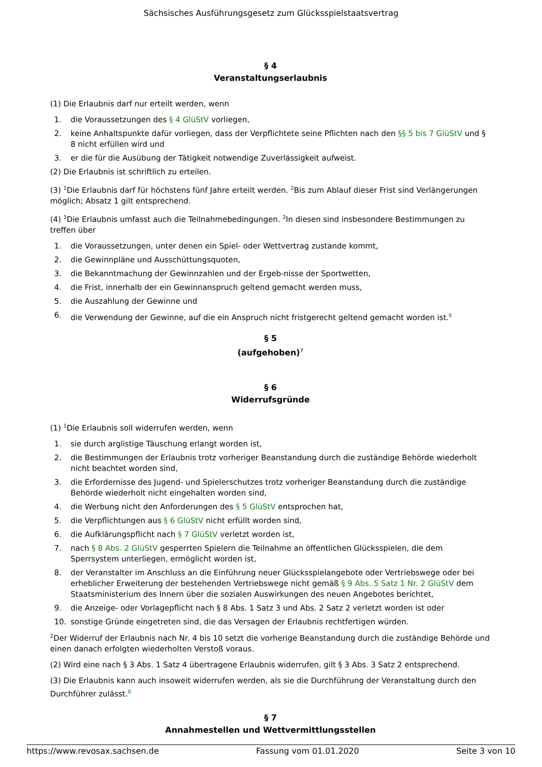Sächsisches Ausführungsgesetz zum Glücksspielstaatsvertrag
§ 4
Veranstaltungserlaubnis
(1) Die Erlaubnis darf nur erteilt werden, wenn
1. die Voraussetzungen des § 4 GlüStV vorliegen,
2. keine Anhaltspunkte dafür vorliegen, dass der Verpflichtete seine Pflichten nach den §§ 5 bis 7 GlüStV und § 8 nicht erfüllen wird und
3. er die für die Ausübung der Tätigkeit notwendige Zuverlässigkeit aufweist.
(2) Die Erlaubnis ist schriftlich zu erteilen.
(3) <sup>1</sup>Die Erlaubnis darf für höchstens fünf Jahre erteilt werden. <sup>2</sup>Bis zum Ablauf dieser Frist sind Verlängerungen möglich; Absatz 1 gilt entsprechend.
(4) <sup>1</sup>Die Erlaubnis umfasst auch die Teilnahmebedingungen. <sup>2</sup>In diesen sind insbesondere Bestimmungen zu treffen über
1. die Voraussetzungen, unter denen ein Spiel- oder Wettvertrag zustande kommt,
2. die Gewinnpläne und Ausschüttungsquoten,
3. die Bekanntmachung der Gewinnzahlen und der Ergeb-nisse der Sportwetten,
4. die Frist, innerhalb der ein Gewinnanspruch geltend gemacht werden muss,
5. die Auszahlung der Gewinne und
6. die Verwendung der Gewinne, auf die ein Anspruch nicht fristgerecht geltend gemacht worden ist.<sup>6</sup>
§ 5
(aufgehoben)<sup>7</sup>
§ 6
Widerrufsgründe
(1) <sup>1</sup>Die Erlaubnis soll widerrufen werden, wenn
1. sie durch arglistige Täuschung erlangt worden ist,
2. die Bestimmungen der Erlaubnis trotz vorheriger Beanstandung durch die zuständige Behörde wiederholt nicht beachtet worden sind,
3. die Erfordernisse des Jugend- und Spielerschutzes trotz vorheriger Beanstandung durch die zuständige Behörde wiederholt nicht eingehalten worden sind,
4. die Werbung nicht den Anforderungen des § 5 GlüStV entsprochen hat,
5. die Verpflichtungen aus § 6 GlüStV nicht erfüllt worden sind,
6. die Aufklärungspflicht nach § 7 GlüStV verletzt worden ist,
7. nach § 8 Abs. 2 GlüStV gesperrten Spielern die Teilnahme an öffentlichen Glücksspielen, die dem Sperrsystem unterliegen, ermöglicht worden ist,
8. der Veranstalter im Anschluss an die Einführung neuer Glücksspielangebote oder Vertriebswege oder bei erheblicher Erweiterung der bestehenden Vertriebswege nicht gemäß § 9 Abs. 5 Satz 1 Nr. 2 GlüStV dem Staatsministerium des Innern über die sozialen Auswirkungen des neuen Angebotes berichtet,
9. die Anzeige- oder Vorlagepflicht nach § 8 Abs. 1 Satz 3 und Abs. 2 Satz 2 verletzt worden ist oder
10. sonstige Gründe eingetreten sind, die das Versagen der Erlaubnis rechtfertigen würden.
<sup>2</sup> Der Widerruf der Erlaubnis nach Nr. 4 bis 10 setzt die vorherige Beanstandung durch die zuständige Behörde und einen danach erfolgten wiederholten Verstoß voraus.
(2) Wird eine nach § 3 Abs. 1 Satz 4 übertragene Erlaubnis widerrufen, gilt § 3 Abs. 3 Satz 2 entsprechend.
(3) Die Erlaubnis kann auch insoweit widerrufen werden, als sie die Durchführung der Veranstaltung durch den Durchführer zulässt.<sup>8</sup>
§ 7
Annahmestellen und Wettvermittlungsstellen
https://www.revosax.sachsen.de Fassung vom 01.01.2020 Seite 3 von 10